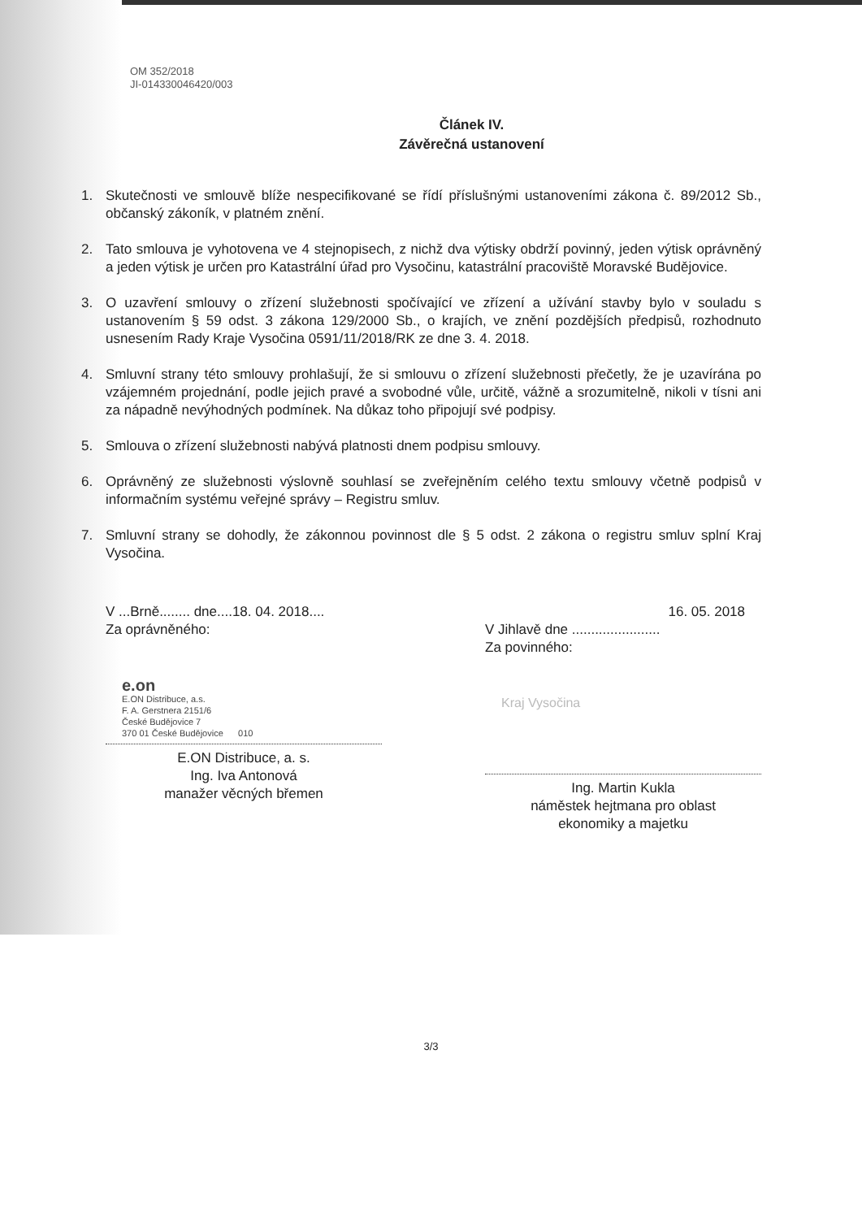OM 352/2018
JI-014330046420/003
Článek IV.
Závěrečná ustanovení
1. Skutečnosti ve smlouvě blíže nespecifikované se řídí příslušnými ustanoveními zákona č. 89/2012 Sb., občanský zákoník, v platném znění.
2. Tato smlouva je vyhotovena ve 4 stejnopisech, z nichž dva výtisky obdrží povinný, jeden výtisk oprávněný a jeden výtisk je určen pro Katastrální úřad pro Vysočinu, katastrální pracoviště Moravské Budějovice.
3. O uzavření smlouvy o zřízení služebnosti spočívající ve zřízení a užívání stavby bylo v souladu s ustanovením § 59 odst. 3 zákona 129/2000 Sb., o krajích, ve znění pozdějších předpisů, rozhodnuto usnesením Rady Kraje Vysočina 0591/11/2018/RK ze dne 3. 4. 2018.
4. Smluvní strany této smlouvy prohlašují, že si smlouvu o zřízení služebnosti přečetly, že je uzavírána po vzájemném projednání, podle jejich pravé a svobodné vůle, určitě, vážně a srozumitelně, nikoli v tísni ani za nápadně nevýhodných podmínek. Na důkaz toho připojují své podpisy.
5. Smlouva o zřízení služebnosti nabývá platnosti dnem podpisu smlouvy.
6. Oprávněný ze služebnosti výslovně souhlasí se zveřejněním celého textu smlouvy včetně podpisů v informačním systému veřejné správy – Registru smluv.
7. Smluvní strany se dohodly, že zákonnou povinnost dle § 5 odst. 2 zákona o registru smluv splní Kraj Vysočina.
V ...Brně........ dne....18. 04. 2018....
Za oprávněného:
e.on
E.ON Distribuce, a.s.
F. A. Gerstnera 2151/6
České Budějovice 7
370 01 České Budějovice 010
E.ON Distribuce, a. s.
Ing. Iva Antonová
manažer věcných břemen
16. 05. 2018
V Jihlavě dne .......................
Za povinného:
Kraj Vysočina
Ing. Martin Kukla
náměstek hejtmana pro oblast
ekonomiky a majetku
3/3